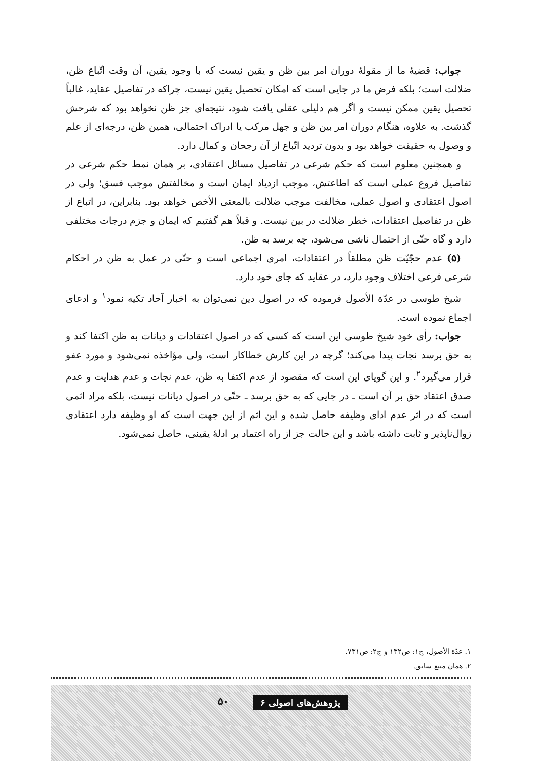جواب: قضیهٔ ما از مقولهٔ دوران امر بین ظن و یقین نیست که با وجود یقین، آن وقت اتّباع ظن، ضلالت است؛ بلکه فرض ما در جایی است که امکان تحصیل یقین نیست، چراکه در تفاصیل عقاید، غالباً تحصیل یقین ممکن نیست و اگر هم دلیلی عقلی یافت شود، نتیجه‌ای جز ظن نخواهد بود که شرحش گذشت. به علاوه، هنگام دوران امر بین ظن و جهل مرکب یا ادراک احتمالی، همین ظن، درجه‌ای از علم و وصول به حقیقت خواهد بود و بدون تردید اتّباع از آن رجحان و کمال دارد.
و همچنین معلوم است که حکم شرعی در تفاصیل مسائل اعتقادی، بر همان نمط حکم شرعی در تفاصیل فروع عملی است که اطاعتش، موجب ازدیاد ایمان است و مخالفتش موجب فسق؛ ولی در اصول اعتقادی و اصول عملی، مخالفت موجب ضلالت بالمعنی الأخص خواهد بود. بنابراین، در اتباع از ظن در تفاصیل اعتقادات، خطر ضلالت در بین نیست. و قبلاً هم گفتیم که ایمان و جزم درجات مختلفی دارد و گاه حتّی از احتمال ناشی می‌شود، چه برسد به ظن.
(۵) عدم حجّیّت ظن مطلقاً در اعتقادات، امری اجماعی است و حتّی در عمل به ظن در احکام شرعی فرعی اختلاف وجود دارد، در عقاید که جای خود دارد.
شیخ طوسی در عدّة الأصول فرموده که در اصول دین نمی‌توان به اخبار آحاد تکیه نمود<sup>۱</sup> و ادعای اجماع نموده است.
جواب: رأی خود شیخ طوسی این است که کسی که در اصول اعتقادات و دیانات به ظن اکتفا کند و به حق برسد نجات پیدا می‌کند؛ گرچه در این کارش خطاکار است، ولی مؤاخذه نمی‌شود و مورد عفو قرار می‌گیرد<sup>۲</sup>. و این گویای این است که مقصود از عدم اکتفا به ظن، عدم نجات و عدم هدایت و عدم صدق اعتقاد حق بر آن است ـ در جایی که به حق برسد ـ حتّی در اصول دیانات نیست، بلکه مراد اثمی است که در اثر عدم ادای وظیفه حاصل شده و این اثم از این جهت است که او وظیفه دارد اعتقادی زوال‌ناپذیر و ثابت داشته باشد و این حالت جز از راه اعتماد بر ادلهٔ یقینی، حاصل نمی‌شود.
۱. عدّة الأصول، ج۱: ص۱۳۲ و ج۲: ص۷۳۱.
۲. همان منبع سابق.
پژوهش‌های اصولی ۶ ۵۰